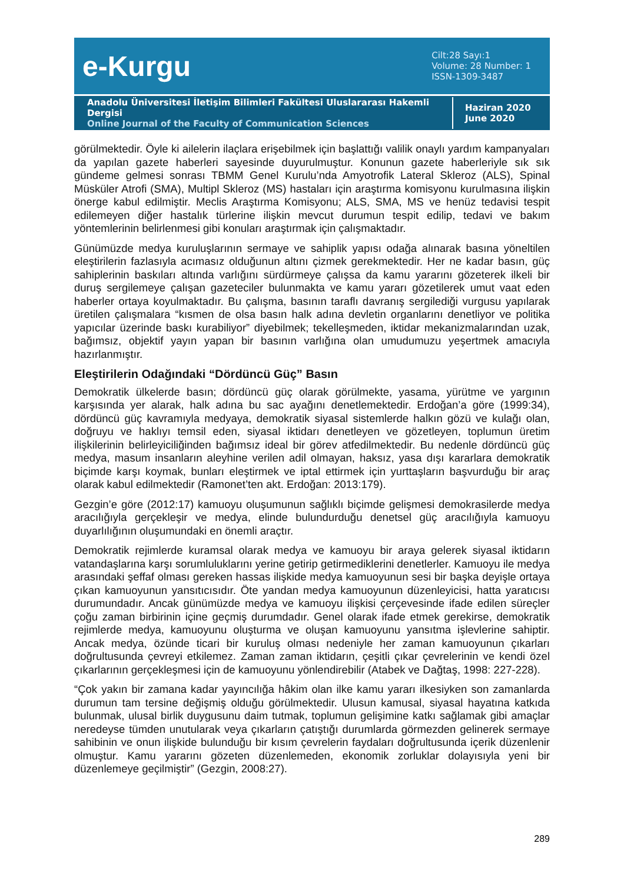e-Kurgu
Cilt:28 Sayı:1
Volume: 28 Number: 1
ISSN-1309-3487
Anadolu Üniversitesi İletişim Bilimleri Fakültesi Uluslararası Hakemli Dergisi
Online Journal of the Faculty of Communication Sciences
Haziran 2020
June 2020
görülmektedir. Öyle ki ailelerin ilaçlara erişebilmek için başlattığı valilik onaylı yardım kampanyaları da yapılan gazete haberleri sayesinde duyurulmuştur. Konunun gazete haberleriyle sık sık gündeme gelmesi sonrası TBMM Genel Kurulu’nda Amyotrofik Lateral Skleroz (ALS), Spinal Müsküler Atrofi (SMA), Multipl Skleroz (MS) hastaları için araştırma komisyonu kurulmasına ilişkin önerge kabul edilmiştir. Meclis Araştırma Komisyonu; ALS, SMA, MS ve henüz tedavisi tespit edilemeyen diğer hastalık türlerine ilişkin mevcut durumun tespit edilip, tedavi ve bakım yöntemlerinin belirlenmesi gibi konuları araştırmak için çalışmaktadır.
Günümüzde medya kuruluşlarının sermaye ve sahiplik yapısı odağa alınarak basına yöneltilen eleştirilerin fazlasıyla acımasız olduğunun altını çizmek gerekmektedir. Her ne kadar basın, güç sahiplerinin baskıları altında varlığını sürdürmeye çalışsa da kamu yararını gözeterek ilkeli bir duruş sergilemeye çalışan gazeteciler bulunmakta ve kamu yararı gözetilerek umut vaat eden haberler ortaya koyulmaktadır. Bu çalışma, basının taraflı davranış sergilediği vurgusu yapılarak üretilen çalışmalara “kısmen de olsa basın halk adına devletin organlarını denetliyor ve politika yapıcılar üzerinde baskı kurabiliyor” diyebilmek; tekelleşmeden, iktidar mekanizmalarından uzak, bağımsız, objektif yayın yapan bir basının varlığına olan umudumuzu yeşertmek amacıyla hazırlanmıştır.
Eleştirilerin Odağındaki “Dördüncü Güç” Basın
Demokratik ülkelerde basın; dördüncü güç olarak görülmekte, yasama, yürütme ve yargının karşısında yer alarak, halk adına bu sac ayağını denetlemektedir. Erdoğan’a göre (1999:34), dördüncü güç kavramıyla medyaya, demokratik siyasal sistemlerde halkın gözü ve kulağı olan, doğruyu ve haklıyı temsil eden, siyasal iktidarı denetleyen ve gözetleyen, toplumun üretim ilişkilerinin belirleyiciliğinden bağımsız ideal bir görev atfedilmektedir. Bu nedenle dördüncü güç medya, masum insanların aleyhine verilen adil olmayan, haksız, yasa dışı kararlara demokratik biçimde karşı koymak, bunları eleştirmek ve iptal ettirmek için yurttaşların başvurduğu bir araç olarak kabul edilmektedir (Ramonet’ten akt. Erdoğan: 2013:179).
Gezgin’e göre (2012:17) kamuoyu oluşumunun sağlıklı biçimde gelişmesi demokrasilerde medya aracılığıyla gerçekleşir ve medya, elinde bulundurduğu denetsel güç aracılığıyla kamuoyu duyarlılığının oluşumundaki en önemli araçtır.
Demokratik rejimlerde kuramsal olarak medya ve kamuoyu bir araya gelerek siyasal iktidarın vatandaşlarına karşı sorumluluklarını yerine getirip getirmediklerini denetlerler. Kamuoyu ile medya arasındaki şeffaf olması gereken hassas ilişkide medya kamuoyunun sesi bir başka deyişle ortaya çıkan kamuoyunun yansıtıcısıdır. Öte yandan medya kamuoyunun düzenleyicisi, hatta yaratıcısı durumundadır. Ancak günümüzde medya ve kamuoyu ilişkisi çerçevesinde ifade edilen süreçler çoğu zaman birbirinin içine geçmiş durumdadır. Genel olarak ifade etmek gerekirse, demokratik rejimlerde medya, kamuoyunu oluşturma ve oluşan kamuoyunu yansıtma işlevlerine sahiptir. Ancak medya, özünde ticari bir kuruluş olması nedeniyle her zaman kamuoyunun çıkarları doğrultusunda çevreyi etkilemez. Zaman zaman iktidarın, çeşitli çıkar çevrelerinin ve kendi özel çıkarlarının gerçekleşmesi için de kamuoyunu yönlendirebilir (Atabek ve Dağtaş, 1998: 227-228).
“Çok yakın bir zamana kadar yayıncılığa hâkim olan ilke kamu yararı ilkesiyken son zamanlarda durumun tam tersine değişmiş olduğu görülmektedir. Ulusun kamusal, siyasal hayatına katkıda bulunmak, ulusal birlik duygusunu daim tutmak, toplumun gelişimine katkı sağlamak gibi amaçlar neredeyse tümden unutularak veya çıkarların çatıştığı durumlarda görmezden gelinerek sermaye sahibinin ve onun ilişkide bulunduğu bir kısım çevrelerin faydaları doğrultusunda içerik düzenlenir olmuştur. Kamu yararını gözeten düzenlemeden, ekonomik zorluklar dolayısıyla yeni bir düzenlemeye geçilmiştir” (Gezgin, 2008:27).
289